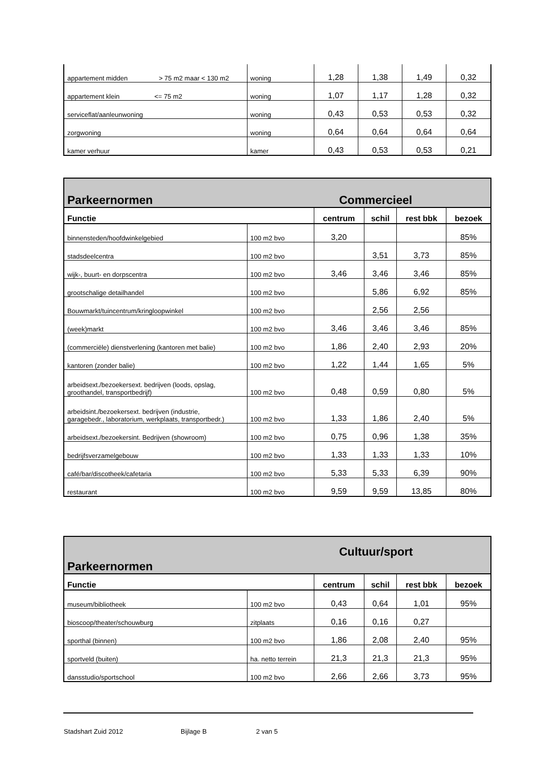| appartement midden > 75 m2 maar < 130 m2 | woning | 1,28 | 1,38 | 1,49 | 0,32 |
| appartement klein <= 75 m2 | woning | 1,07 | 1,17 | 1,28 | 0,32 |
| serviceflat/aanleunwoning | woning | 0,43 | 0,53 | 0,53 | 0,32 |
| zorgwoning | woning | 0,64 | 0,64 | 0,64 | 0,64 |
| kamer verhuur | kamer | 0,43 | 0,53 | 0,53 | 0,21 |
| Parkeernormen | | Commercieel | | | |
| Functie | | centrum | schil | rest bbk | bezoek |
| binnensteden/hoofdwinkelgebied | 100 m2 bvo | 3,20 | | | 85% |
| stadsdeelcentra | 100 m2 bvo | | 3,51 | 3,73 | 85% |
| wijk-, buurt- en dorpscentra | 100 m2 bvo | 3,46 | 3,46 | 3,46 | 85% |
| grootschalige detailhandel | 100 m2 bvo | | 5,86 | 6,92 | 85% |
| Bouwmarkt/tuincentrum/kringloopwinkel | 100 m2 bvo | | 2,56 | 2,56 | |
| (week)markt | 100 m2 bvo | 3,46 | 3,46 | 3,46 | 85% |
| (commerciële) dienstverlening (kantoren met balie) | 100 m2 bvo | 1,86 | 2,40 | 2,93 | 20% |
| kantoren (zonder balie) | 100 m2 bvo | 1,22 | 1,44 | 1,65 | 5% |
| arbeidsext./bezoekersext. bedrijven (loods, opslag, groothandel, transportbedrijf) | 100 m2 bvo | 0,48 | 0,59 | 0,80 | 5% |
| arbeidsint./bezoekersext. bedrijven (industrie, garagebedr., laboratorium, werkplaats, transportbedr.) | 100 m2 bvo | 1,33 | 1,86 | 2,40 | 5% |
| arbeidsext./bezoekersint. Bedrijven (showroom) | 100 m2 bvo | 0,75 | 0,96 | 1,38 | 35% |
| bedrijfsverzamelgebouw | 100 m2 bvo | 1,33 | 1,33 | 1,33 | 10% |
| café/bar/discotheek/cafetaria | 100 m2 bvo | 5,33 | 5,33 | 6,39 | 90% |
| restaurant | 100 m2 bvo | 9,59 | 9,59 | 13,85 | 80% |
| Parkeernormen | | Cultuur/sport | | | |
| Functie | | centrum | schil | rest bbk | bezoek |
| museum/bibliotheek | 100 m2 bvo | 0,43 | 0,64 | 1,01 | 95% |
| bioscoop/theater/schouwburg | zitplaats | 0,16 | 0,16 | 0,27 | |
| sporthal (binnen) | 100 m2 bvo | 1,86 | 2,08 | 2,40 | 95% |
| sportveld (buiten) | ha. netto terrein | 21,3 | 21,3 | 21,3 | 95% |
| dansstudio/sportschool | 100 m2 bvo | 2,66 | 2,66 | 3,73 | 95% |
Stadshart Zuid 2012 Bijlage B 2 van 5